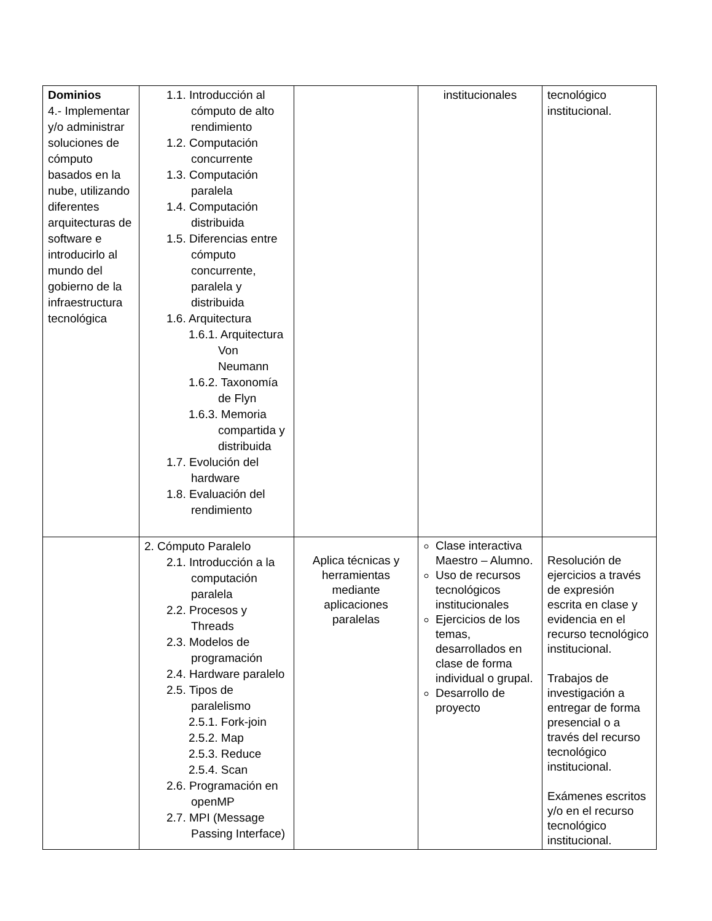| Dominios 4.- Implementar y/o administrar soluciones de cómputo basados en la nube, utilizando diferentes arquitecturas de software e introducirlo al mundo del gobierno de la infraestructura tecnológica | 1.1. Introducción al cómputo de alto rendimiento 1.2. Computación concurrente 1.3. Computación paralela 1.4. Computación distribuida 1.5. Diferencias entre cómputo concurrente, paralela y distribuida 1.6. Arquitectura 1.6.1. Arquitectura Von Neumann 1.6.2. Taxonomía de Flyn 1.6.3. Memoria compartida y distribuida 1.7. Evolución del hardware 1.8. Evaluación del rendimiento | | institucionales | tecnológico institucional. |
| | 2. Cómputo Paralelo 2.1. Introducción a la computación paralela 2.2. Procesos y Threads 2.3. Modelos de programación 2.4. Hardware paralelo 2.5. Tipos de paralelismo 2.5.1. Fork-join 2.5.2. Map 2.5.3. Reduce 2.5.4. Scan 2.6. Programación en openMP 2.7. MPI (Message Passing Interface) | Aplica técnicas y herramientas mediante aplicaciones paralelas | Clase interactiva Maestro – Alumno. Uso de recursos tecnológicos institucionales Ejercicios de los temas, desarrollados en clase de forma individual o grupal. Desarrollo de proyecto | Resolución de ejercicios a través de expresión escrita en clase y evidencia en el recurso tecnológico institucional. Trabajos de investigación a entregar de forma presencial o a través del recurso tecnológico institucional. Exámenes escritos y/o en el recurso tecnológico institucional. |